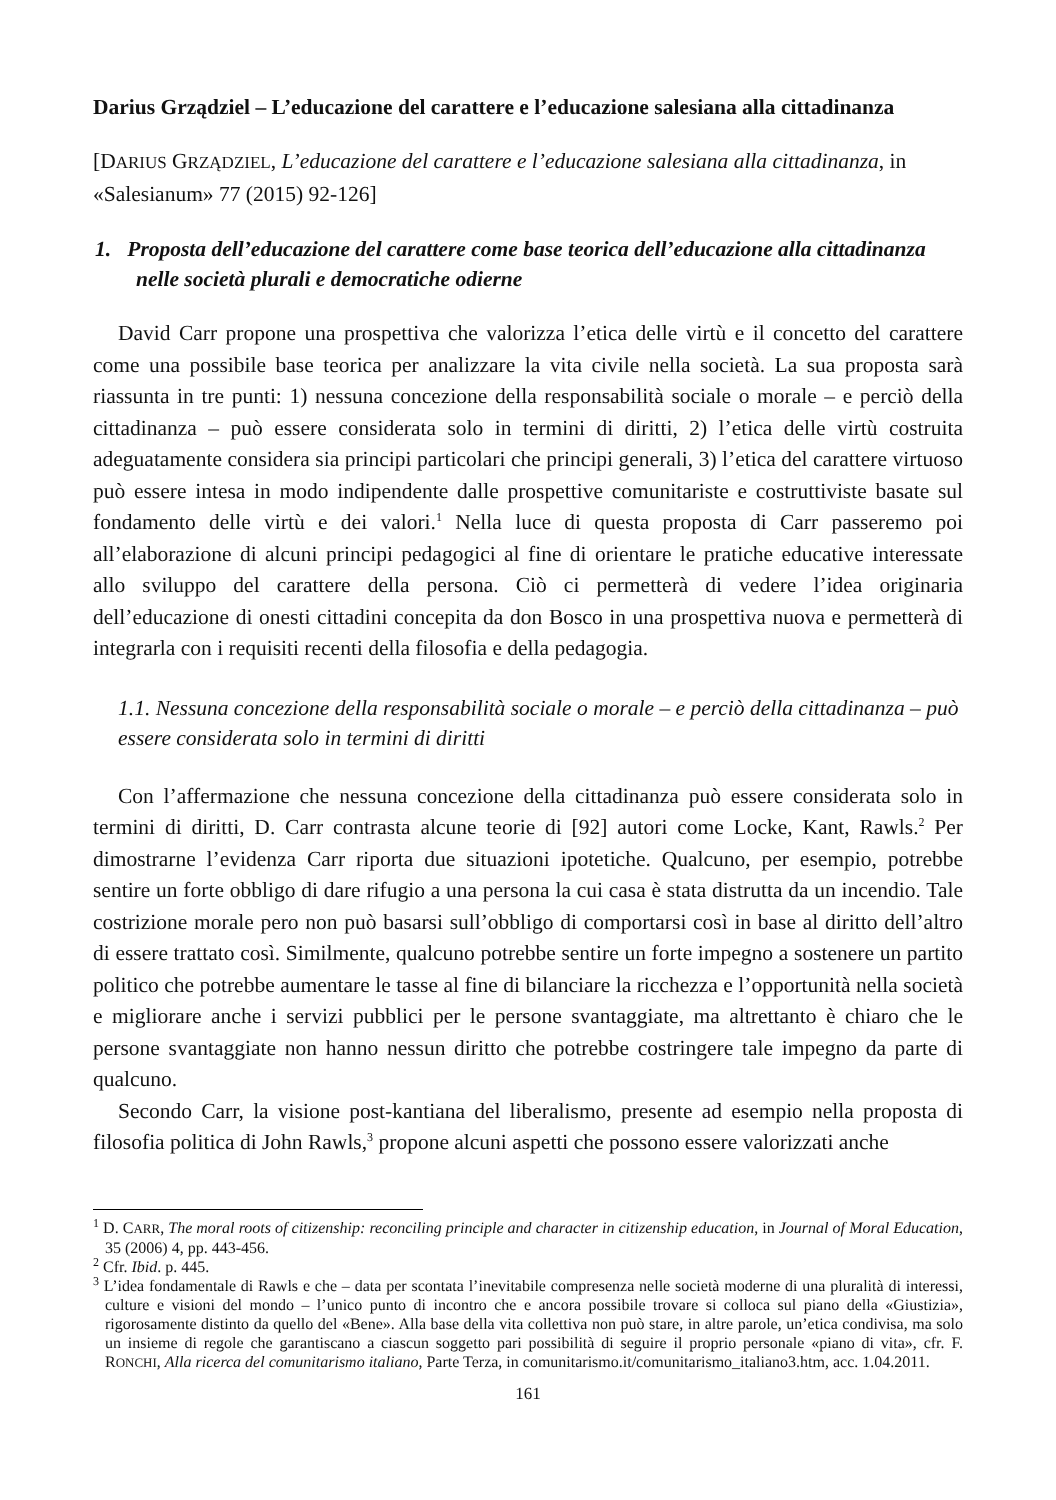Darius Grządziel – L’educazione del carattere e l’educazione salesiana alla cittadinanza
[DARIUS GRZĄDZIEL, L’educazione del carattere e l’educazione salesiana alla cittadinanza, in «Salesianum» 77 (2015) 92-126]
1. Proposta dell’educazione del carattere come base teorica dell’educazione alla cittadinanza nelle società plurali e democratiche odierne
David Carr propone una prospettiva che valorizza l’etica delle virtù e il concetto del carattere come una possibile base teorica per analizzare la vita civile nella società. La sua proposta sarà riassunta in tre punti: 1) nessuna concezione della responsabilità sociale o morale – e perciò della cittadinanza – può essere considerata solo in termini di diritti, 2) l’etica delle virtù costruita adeguatamente considera sia principi particolari che principi generali, 3) l’etica del carattere virtuoso può essere intesa in modo indipendente dalle prospettive comunitariste e costruttiviste basate sul fondamento delle virtù e dei valori.<sup>1</sup> Nella luce di questa proposta di Carr passeremo poi all’elaborazione di alcuni principi pedagogici al fine di orientare le pratiche educative interessate allo sviluppo del carattere della persona. Ciò ci permetterà di vedere l’idea originaria dell’educazione di onesti cittadini concepita da don Bosco in una prospettiva nuova e permetterà di integrarla con i requisiti recenti della filosofia e della pedagogia.
1.1. Nessuna concezione della responsabilità sociale o morale – e perciò della cittadinanza – può essere considerata solo in termini di diritti
Con l’affermazione che nessuna concezione della cittadinanza può essere considerata solo in termini di diritti, D. Carr contrasta alcune teorie di [92] autori come Locke, Kant, Rawls.<sup>2</sup> Per dimostrarne l’evidenza Carr riporta due situazioni ipotetiche. Qualcuno, per esempio, potrebbe sentire un forte obbligo di dare rifugio a una persona la cui casa è stata distrutta da un incendio. Tale costrizione morale pero non può basarsi sull’obbligo di comportarsi così in base al diritto dell’altro di essere trattato così. Similmente, qualcuno potrebbe sentire un forte impegno a sostenere un partito politico che potrebbe aumentare le tasse al fine di bilanciare la ricchezza e l’opportunità nella società e migliorare anche i servizi pubblici per le persone svantaggiate, ma altrettanto è chiaro che le persone svantaggiate non hanno nessun diritto che potrebbe costringere tale impegno da parte di qualcuno.
Secondo Carr, la visione post-kantiana del liberalismo, presente ad esempio nella proposta di filosofia politica di John Rawls,<sup>3</sup> propone alcuni aspetti che possono essere valorizzati anche
<sup>1</sup> D. CARR, The moral roots of citizenship: reconciling principle and character in citizenship education, in Journal of Moral Education, 35 (2006) 4, pp. 443-456.
<sup>2</sup> Cfr. Ibid. p. 445.
<sup>3</sup> L’idea fondamentale di Rawls e che – data per scontata l’inevitabile compresenza nelle società moderne di una pluralità di interessi, culture e visioni del mondo – l’unico punto di incontro che e ancora possibile trovare si colloca sul piano della «Giustizia», rigorosamente distinto da quello del «Bene». Alla base della vita collettiva non può stare, in altre parole, un’etica condivisa, ma solo un insieme di regole che garantiscano a ciascun soggetto pari possibilità di seguire il proprio personale «piano di vita», cfr. F. RONCHI, Alla ricerca del comunitarismo italiano, Parte Terza, in comunitarismo.it/comunitarismo_italiano3.htm, acc. 1.04.2011.
161